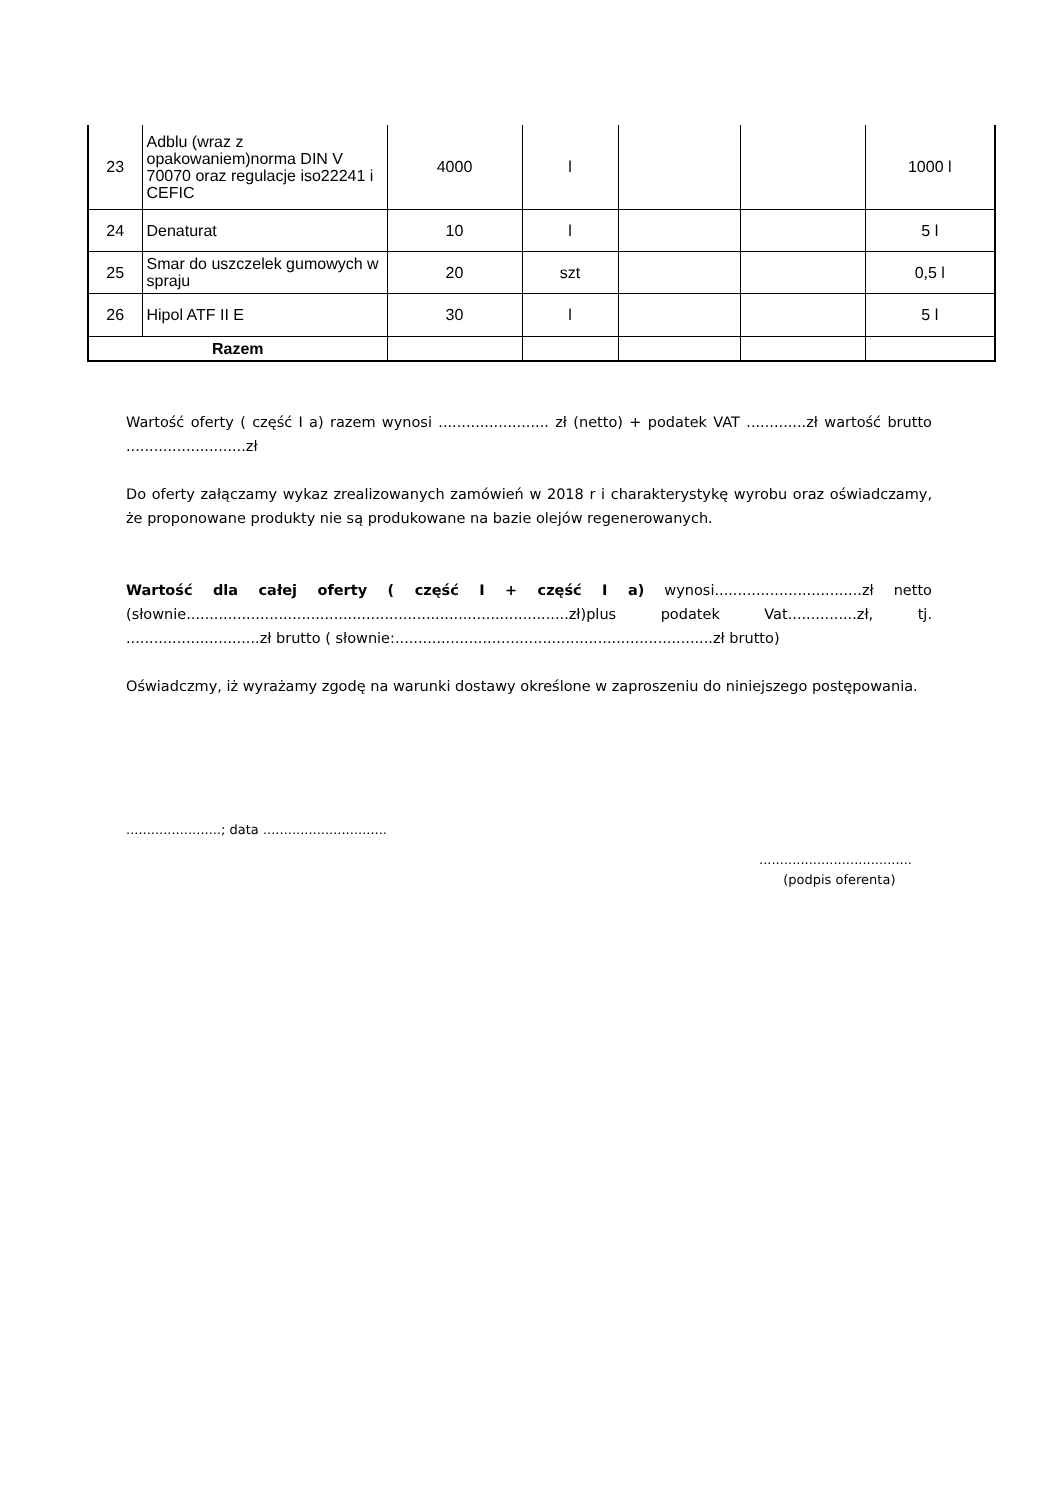| 23 | Adblu (wraz z opakowaniem)norma DIN V 70070 oraz regulacje iso22241 i CEFIC | 4000 | l | | | 1000 l |
| 24 | Denaturat | 10 | l | | | 5 l |
| 25 | Smar do uszczelek gumowych w spraju | 20 | szt | | | 0,5 l |
| 26 | Hipol ATF II E | 30 | l | | | 5 l |
| Razem | | | | | | |
Wartość oferty ( część I a) razem wynosi ........................ zł (netto) + podatek VAT .............zł wartość brutto ..........................zł
Do oferty załączamy wykaz zrealizowanych zamówień w 2018 r i charakterystykę wyrobu oraz oświadczamy, że proponowane produkty nie są produkowane na bazie olejów regenerowanych.
Wartość dla całej oferty ( część I + część I a) wynosi................................zł netto (słownie...................................................................................zł)plus podatek Vat...............zł, tj. .............................zł brutto ( słownie:.....................................................................zł brutto)
Oświadczmy, iż wyrażamy zgodę na warunki dostawy określone w zaproszeniu do niniejszego postępowania.
.......................; data ..............................
.....................................
(podpis oferenta)